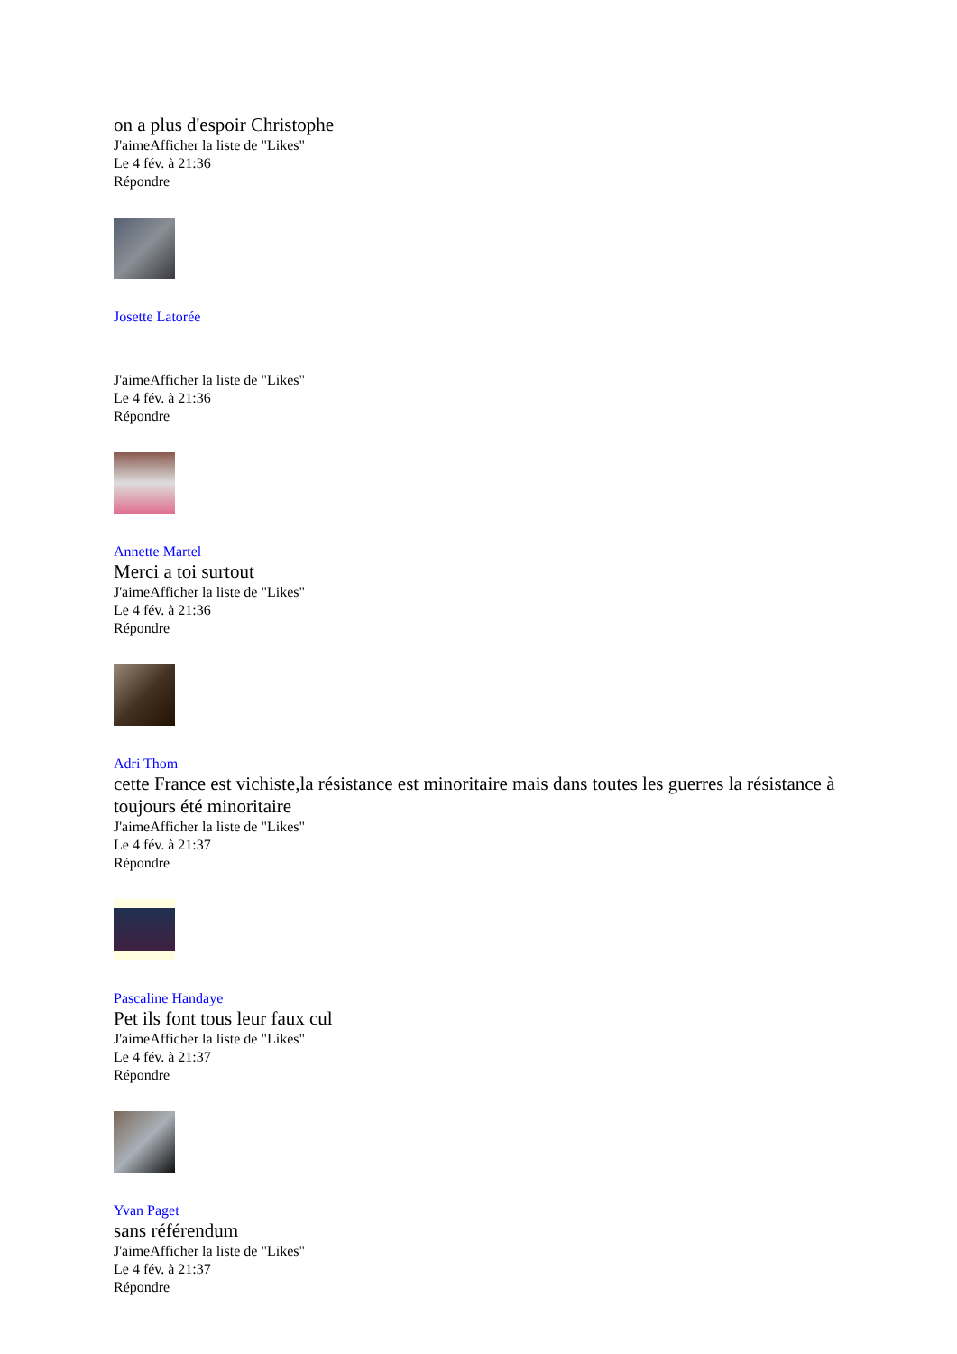on a plus d'espoir Christophe
J'aimeAfficher la liste de "Likes"
Le 4 fév. à 21:36
Répondre
Josette Latorée
J'aimeAfficher la liste de "Likes"
Le 4 fév. à 21:36
Répondre
Annette Martel
Merci a toi surtout
J'aimeAfficher la liste de "Likes"
Le 4 fév. à 21:36
Répondre
Adri Thom
cette France est vichiste,la résistance est minoritaire mais dans toutes les guerres la résistance à toujours été minoritaire
J'aimeAfficher la liste de "Likes"
Le 4 fév. à 21:37
Répondre
Pascaline Handaye
Pet ils font tous leur faux cul
J'aimeAfficher la liste de "Likes"
Le 4 fév. à 21:37
Répondre
Yvan Paget
sans référendum
J'aimeAfficher la liste de "Likes"
Le 4 fév. à 21:37
Répondre